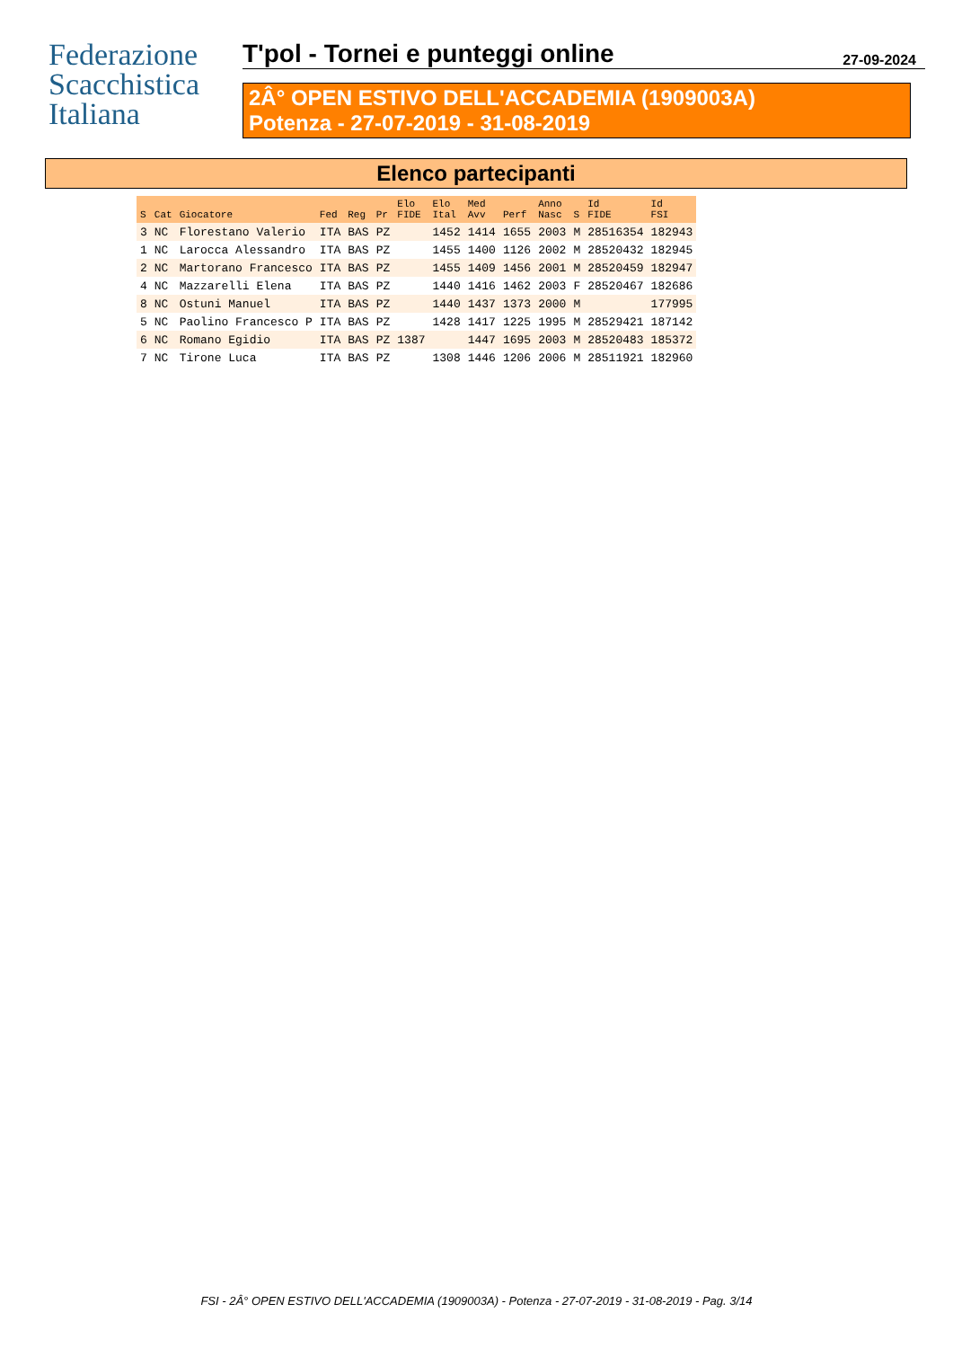Federazione
Scacchistica
Italiana
T'pol - Tornei e punteggi online 27-09-2024
2Â° OPEN ESTIVO DELL'ACCADEMIA (1909003A)
Potenza - 27-07-2019 - 31-08-2019
Elenco partecipanti
| S | Cat | Giocatore | Fed | Reg | Pr | Elo FIDE | Elo Ital | Med Avv | Perf | Anno Nasc | S | Id FIDE | Id FSI |
| --- | --- | --- | --- | --- | --- | --- | --- | --- | --- | --- | --- | --- | --- |
| 3 | NC | Florestano Valerio | ITA | BAS | PZ | | 1452 | 1414 | 1655 | 2003 | M | 28516354 | 182943 |
| 1 | NC | Larocca Alessandro | ITA | BAS | PZ | | 1455 | 1400 | 1126 | 2002 | M | 28520432 | 182945 |
| 2 | NC | Martorano Francesco | ITA | BAS | PZ | | 1455 | 1409 | 1456 | 2001 | M | 28520459 | 182947 |
| 4 | NC | Mazzarelli Elena | ITA | BAS | PZ | | 1440 | 1416 | 1462 | 2003 | F | 28520467 | 182686 |
| 8 | NC | Ostuni Manuel | ITA | BAS | PZ | | 1440 | 1437 | 1373 | 2000 | M | | 177995 |
| 5 | NC | Paolino Francesco P | ITA | BAS | PZ | | 1428 | 1417 | 1225 | 1995 | M | 28529421 | 187142 |
| 6 | NC | Romano Egidio | ITA | BAS | PZ | 1387 | | 1447 | 1695 | 2003 | M | 28520483 | 185372 |
| 7 | NC | Tirone Luca | ITA | BAS | PZ | | 1308 | 1446 | 1206 | 2006 | M | 28511921 | 182960 |
FSI - 2Â° OPEN ESTIVO DELL'ACCADEMIA (1909003A) - Potenza - 27-07-2019 - 31-08-2019 - Pag. 3/14